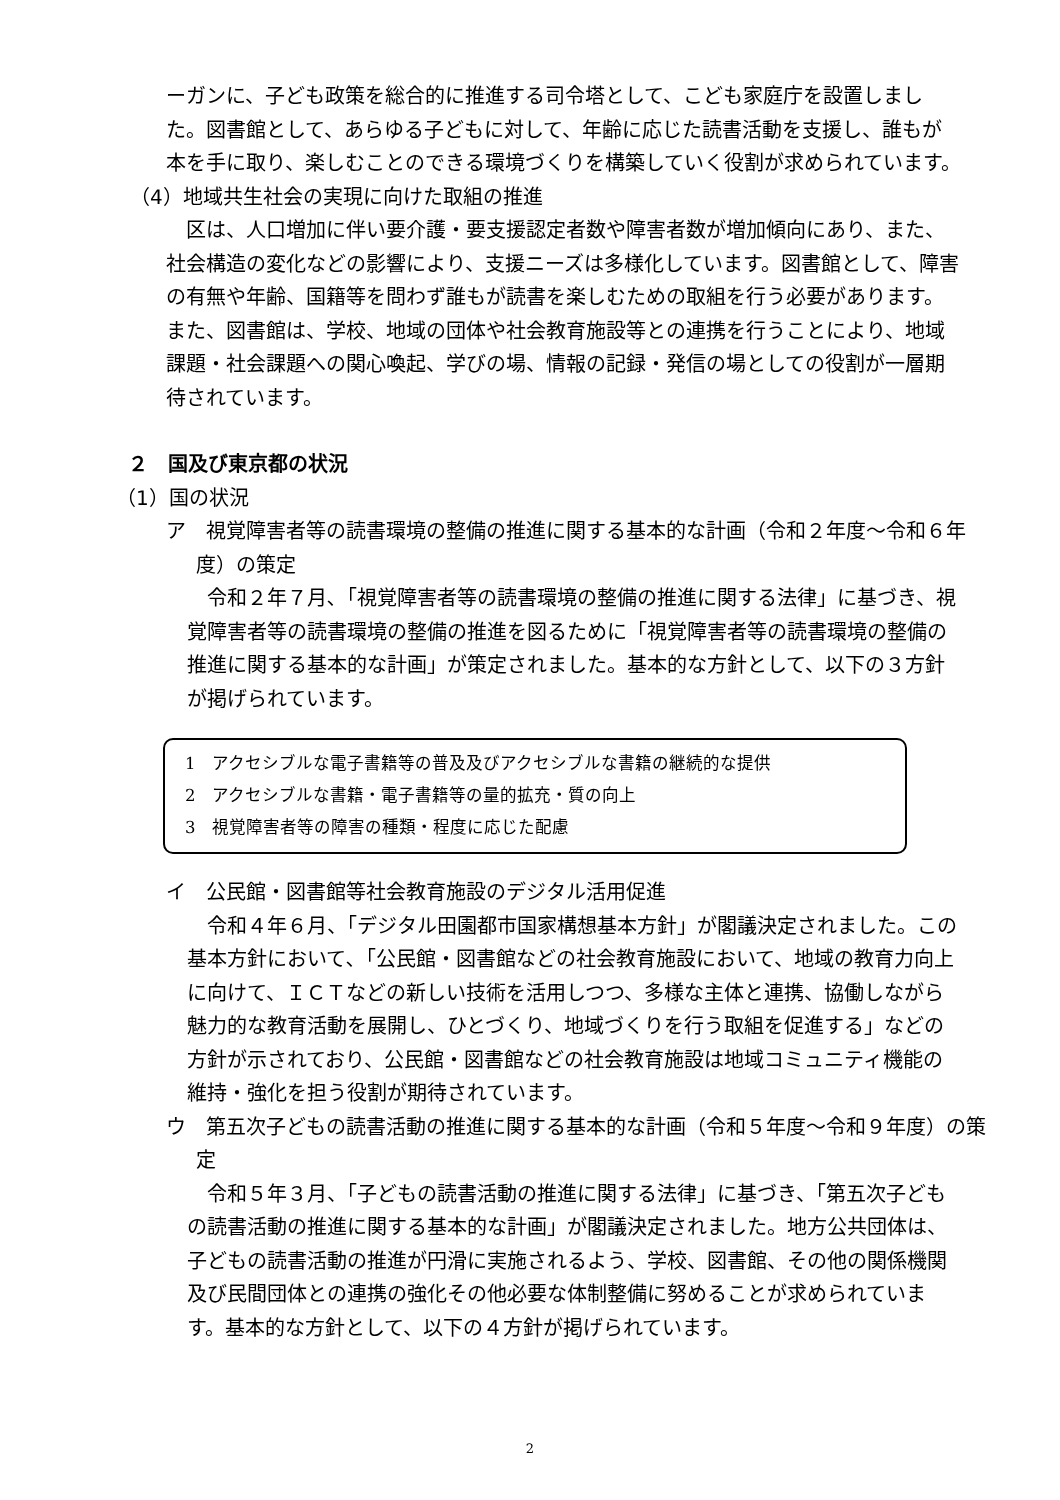ーガンに、子ども政策を総合的に推進する司令塔として、こども家庭庁を設置しました。図書館として、あらゆる子どもに対して、年齢に応じた読書活動を支援し、誰もが本を手に取り、楽しむことのできる環境づくりを構築していく役割が求められています。
（4）地域共生社会の実現に向けた取組の推進
区は、人口増加に伴い要介護・要支援認定者数や障害者数が増加傾向にあり、また、社会構造の変化などの影響により、支援ニーズは多様化しています。図書館として、障害の有無や年齢、国籍等を問わず誰もが読書を楽しむための取組を行う必要があります。また、図書館は、学校、地域の団体や社会教育施設等との連携を行うことにより、地域課題・社会課題への関心喚起、学びの場、情報の記録・発信の場としての役割が一層期待されています。
２　国及び東京都の状況
（1）国の状況
ア　視覚障害者等の読書環境の整備の推進に関する基本的な計画（令和２年度～令和６年度）の策定
令和２年７月､「視覚障害者等の読書環境の整備の推進に関する法律」に基づき、視覚障害者等の読書環境の整備の推進を図るために「視覚障害者等の読書環境の整備の推進に関する基本的な計画」が策定されました。基本的な方針として、以下の３方針が掲げられています。
1　アクセシブルな電子書籍等の普及及びアクセシブルな書籍の継続的な提供
2　アクセシブルな書籍・電子書籍等の量的拡充・質の向上
3　視覚障害者等の障害の種類・程度に応じた配慮
イ　公民館・図書館等社会教育施設のデジタル活用促進
令和４年６月、「デジタル田園都市国家構想基本方針」が閣議決定されました。この基本方針において､「公民館・図書館などの社会教育施設において、地域の教育力向上に向けて、ＩＣＴなどの新しい技術を活用しつつ、多様な主体と連携、協働しながら魅力的な教育活動を展開し、ひとづくり、地域づくりを行う取組を促進する」などの方針が示されており、公民館・図書館などの社会教育施設は地域コミュニティ機能の維持・強化を担う役割が期待されています。
ウ　第五次子どもの読書活動の推進に関する基本的な計画（令和５年度～令和９年度）の策定
令和５年３月、「子どもの読書活動の推進に関する法律」に基づき、「第五次子どもの読書活動の推進に関する基本的な計画」が閣議決定されました。地方公共団体は、子どもの読書活動の推進が円滑に実施されるよう、学校、図書館、その他の関係機関及び民間団体との連携の強化その他必要な体制整備に努めることが求められています。基本的な方針として、以下の４方針が掲げられています。
2